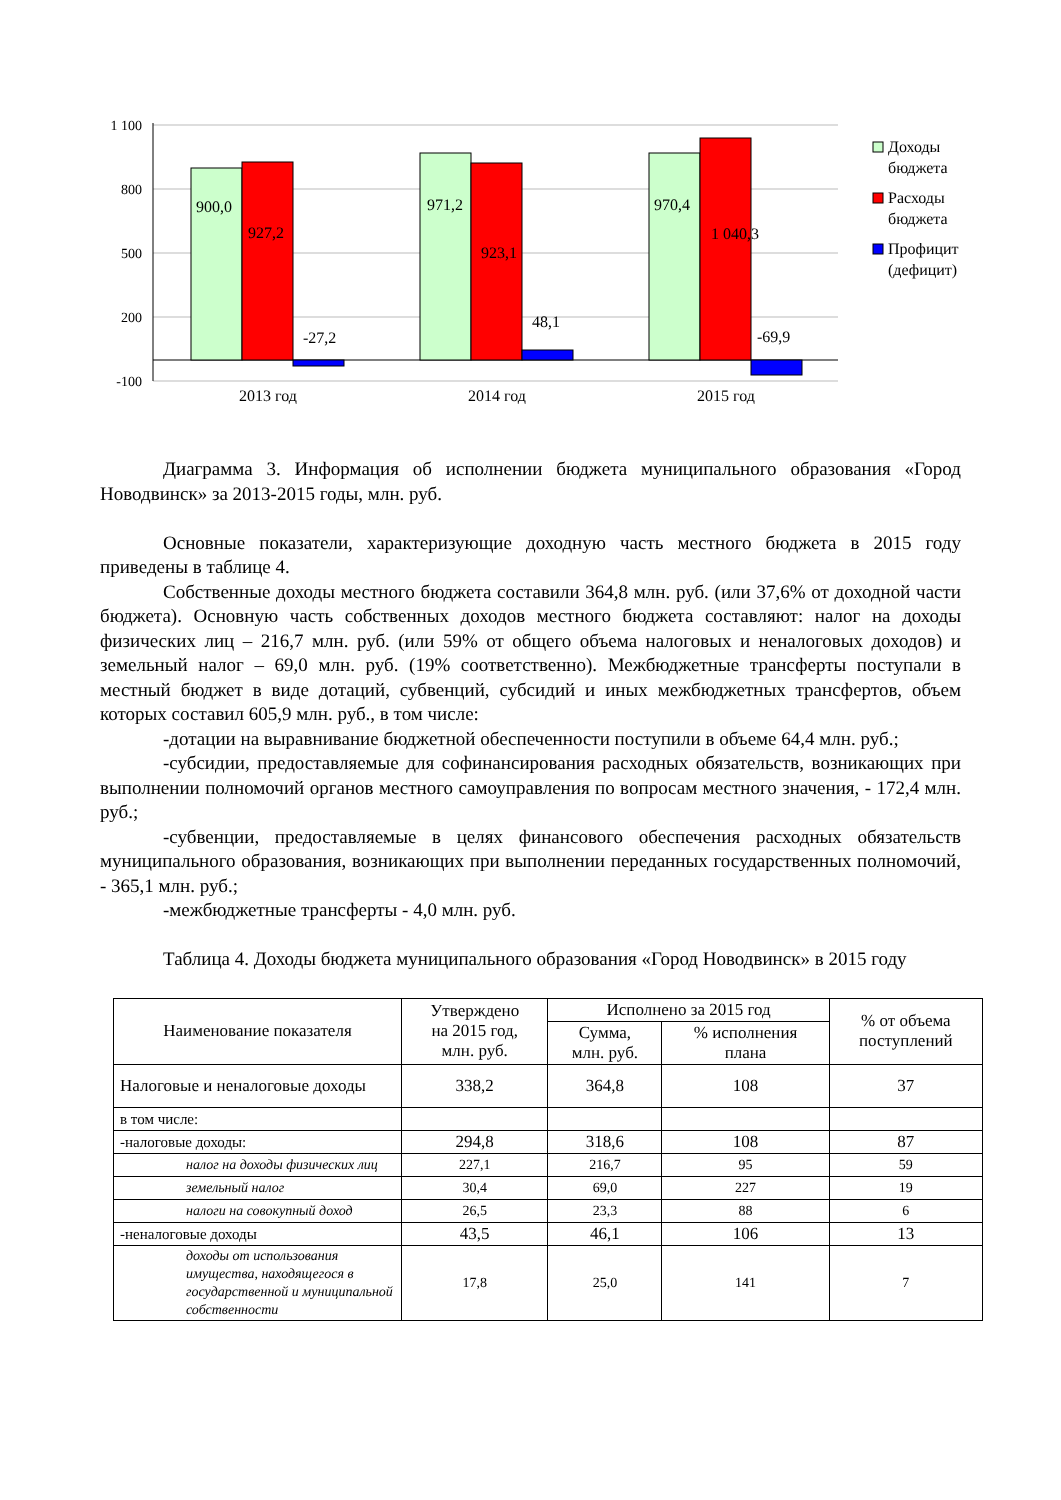1 100
800
500
200
-100
900,0
927,2
-27,2
971,2
923,1
48,1
970,4
1 040,3
-69,9
2013 год
2014 год
2015 год
Доходы
бюджета
Расходы
бюджета
Профицит
(дефицит)
Диаграмма 3. Информация об исполнении бюджета муниципального образования «Город Новодвинск» за 2013-2015 годы, млн. руб.
Основные показатели, характеризующие доходную часть местного бюджета в 2015 году приведены в таблице 4.
Собственные доходы местного бюджета составили 364,8 млн. руб. (или 37,6% от доходной части бюджета). Основную часть собственных доходов местного бюджета составляют: налог на доходы физических лиц – 216,7 млн. руб. (или 59% от общего объема налоговых и неналоговых доходов) и земельный налог – 69,0 млн. руб. (19% соответственно). Межбюджетные трансферты поступали в местный бюджет в виде дотаций, субвенций, субсидий и иных межбюджетных трансфертов, объем которых составил 605,9 млн. руб., в том числе:
-дотации на выравнивание бюджетной обеспеченности поступили в объеме 64,4 млн. руб.;
-субсидии, предоставляемые для софинансирования расходных обязательств, возникающих при выполнении полномочий органов местного самоуправления по вопросам местного значения, - 172,4 млн. руб.;
-субвенции, предоставляемые в целях финансового обеспечения расходных обязательств муниципального образования, возникающих при выполнении переданных государственных полномочий, - 365,1 млн. руб.;
-межбюджетные трансферты - 4,0 млн. руб.
Таблица 4. Доходы бюджета муниципального образования «Город Новодвинск» в 2015 году
| Наименование показателя | Утверждено на 2015 год, млн. руб. | Исполнено за 2015 год | | % от объема поступлений |
| --- | --- | --- | --- | --- |
| | | Сумма, млн. руб. | % исполнения плана | |
| Налоговые и неналоговые доходы | 338,2 | 364,8 | 108 | 37 |
| в том числе: | | | | |
| -налоговые доходы: | 294,8 | 318,6 | 108 | 87 |
| налог на доходы физических лиц | 227,1 | 216,7 | 95 | 59 |
| земельный налог | 30,4 | 69,0 | 227 | 19 |
| налоги на совокупный доход | 26,5 | 23,3 | 88 | 6 |
| -неналоговые доходы | 43,5 | 46,1 | 106 | 13 |
| доходы от использования имущества, находящегося в государственной и муниципальной собственности | 17,8 | 25,0 | 141 | 7 |